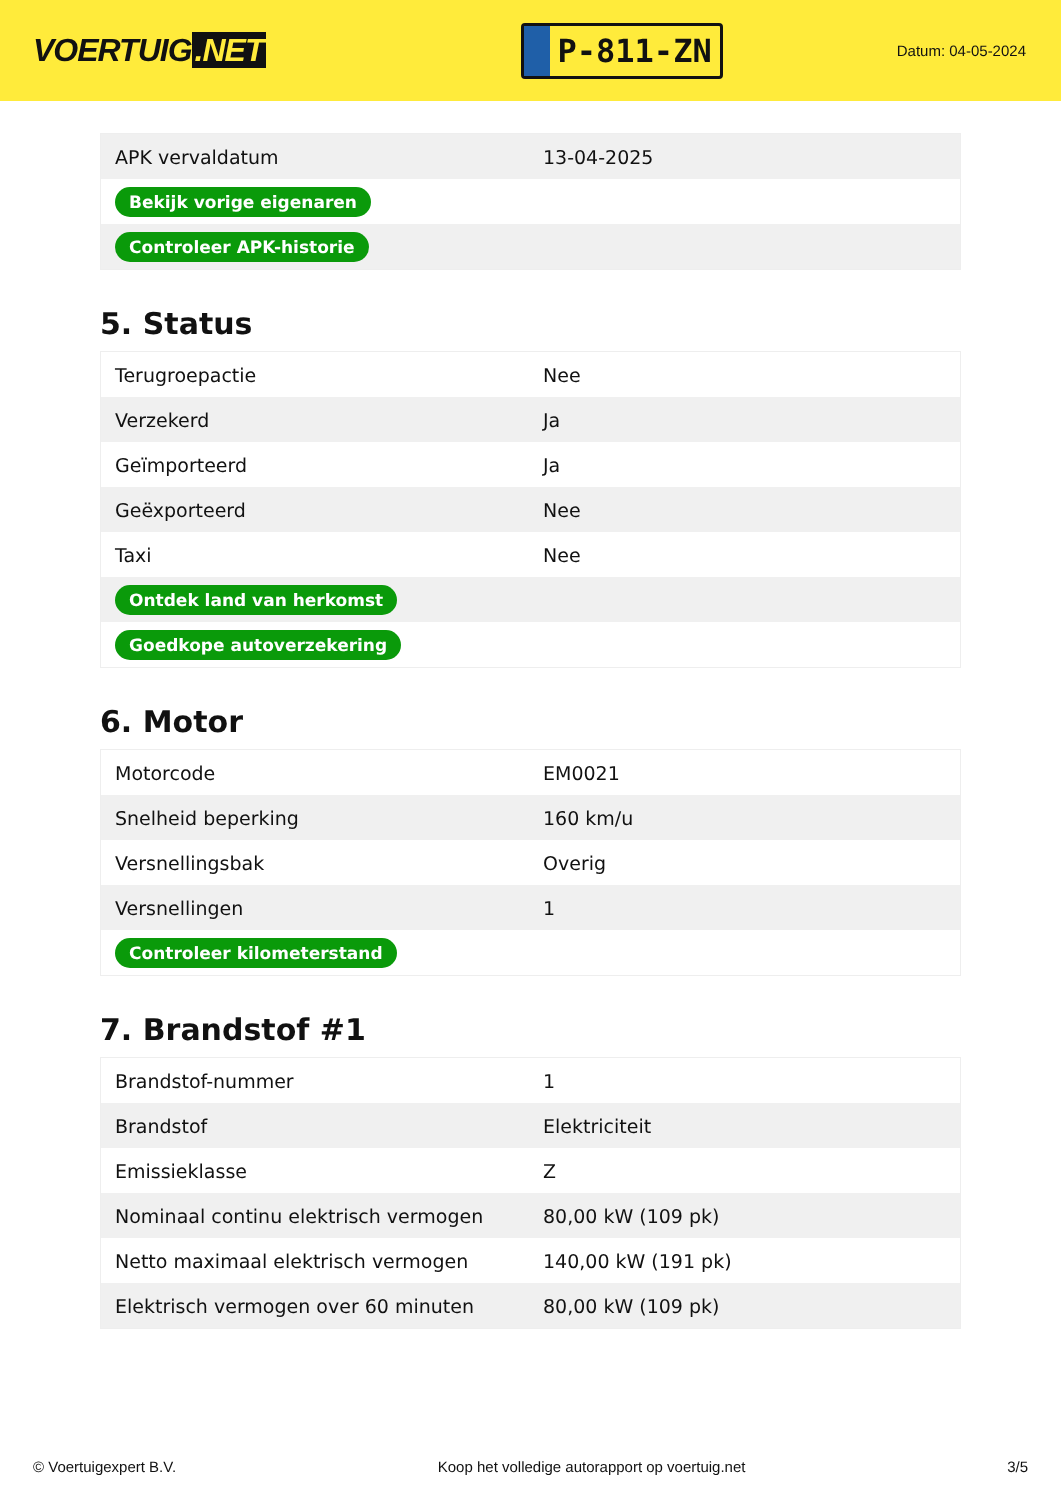VOERTUIG.NET
P-811-ZN
Datum: 04-05-2024
| APK vervaldatum | 13-04-2025 |
| Bekijk vorige eigenaren | |
| Controleer APK-historie | |
5. Status
| Terugroepactie | Nee |
| Verzekerd | Ja |
| Geïmporteerd | Ja |
| Geëxporteerd | Nee |
| Taxi | Nee |
| Ontdek land van herkomst | |
| Goedkope autoverzekering | |
6. Motor
| Motorcode | EM0021 |
| Snelheid beperking | 160 km/u |
| Versnellingsbak | Overig |
| Versnellingen | 1 |
| Controleer kilometerstand | |
7. Brandstof #1
| Brandstof-nummer | 1 |
| Brandstof | Elektriciteit |
| Emissieklasse | Z |
| Nominaal continu elektrisch vermogen | 80,00 kW (109 pk) |
| Netto maximaal elektrisch vermogen | 140,00 kW (191 pk) |
| Elektrisch vermogen over 60 minuten | 80,00 kW (109 pk) |
© Voertuigexpert B.V. Koop het volledige autorapport op voertuig.net 3/5